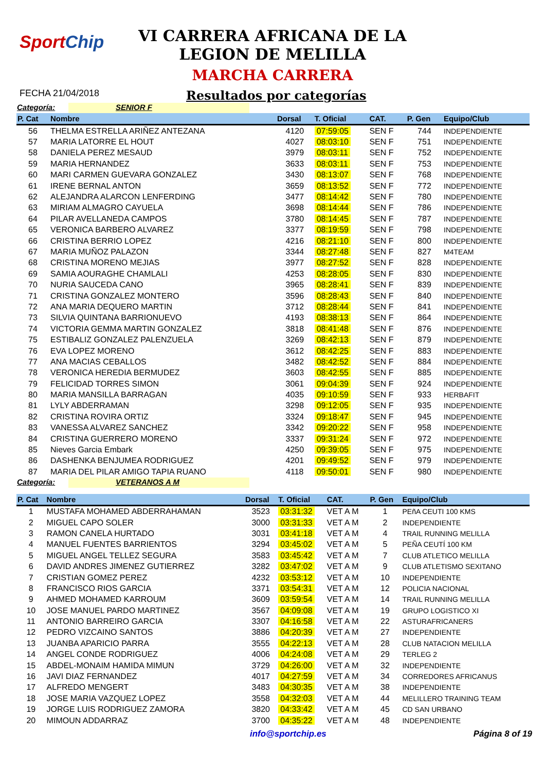SportChip
VI CARRERA AFRICANA DE LA
LEGION DE MELILLA
MARCHA CARRERA
FECHA 21/04/2018
Resultados por categorías
Categoría: SENIOR F
| P. Cat | Nombre | Dorsal | T. Oficial | CAT. | P. Gen | Equipo/Club |
| --- | --- | --- | --- | --- | --- | --- |
| 56 | THELMA ESTRELLA ARIÑEZ ANTEZANA | 4120 | 07:59:05 | SEN F | 744 | INDEPENDIENTE |
| 57 | MARIA LATORRE EL HOUT | 4027 | 08:03:10 | SEN F | 751 | INDEPENDIENTE |
| 58 | DANIELA PEREZ MESAUD | 3979 | 08:03:11 | SEN F | 752 | INDEPENDIENTE |
| 59 | MARIA HERNANDEZ | 3633 | 08:03:11 | SEN F | 753 | INDEPENDIENTE |
| 60 | MARI CARMEN GUEVARA GONZALEZ | 3430 | 08:13:07 | SEN F | 768 | INDEPENDIENTE |
| 61 | IRENE BERNAL ANTON | 3659 | 08:13:52 | SEN F | 772 | INDEPENDIENTE |
| 62 | ALEJANDRA ALARCON LENFERDING | 3477 | 08:14:42 | SEN F | 780 | INDEPENDIENTE |
| 63 | MIRIAM ALMAGRO CAYUELA | 3698 | 08:14:44 | SEN F | 786 | INDEPENDIENTE |
| 64 | PILAR AVELLANEDA CAMPOS | 3780 | 08:14:45 | SEN F | 787 | INDEPENDIENTE |
| 65 | VERONICA BARBERO ALVAREZ | 3377 | 08:19:59 | SEN F | 798 | INDEPENDIENTE |
| 66 | CRISTINA BERRIO LOPEZ | 4216 | 08:21:10 | SEN F | 800 | INDEPENDIENTE |
| 67 | MARIA MUÑOZ PALAZON | 3344 | 08:27:48 | SEN F | 827 | M4TEAM |
| 68 | CRISTINA MORENO MEJIAS | 3977 | 08:27:52 | SEN F | 828 | INDEPENDIENTE |
| 69 | SAMIA AOURAGHE CHAMLALI | 4253 | 08:28:05 | SEN F | 830 | INDEPENDIENTE |
| 70 | NURIA SAUCEDA CANO | 3965 | 08:28:41 | SEN F | 839 | INDEPENDIENTE |
| 71 | CRISTINA GONZALEZ MONTERO | 3596 | 08:28:43 | SEN F | 840 | INDEPENDIENTE |
| 72 | ANA MARIA DEQUERO MARTIN | 3712 | 08:28:44 | SEN F | 841 | INDEPENDIENTE |
| 73 | SILVIA QUINTANA BARRIONUEVO | 4193 | 08:38:13 | SEN F | 864 | INDEPENDIENTE |
| 74 | VICTORIA GEMMA MARTIN GONZALEZ | 3818 | 08:41:48 | SEN F | 876 | INDEPENDIENTE |
| 75 | ESTIBALIZ GONZALEZ PALENZUELA | 3269 | 08:42:13 | SEN F | 879 | INDEPENDIENTE |
| 76 | EVA LOPEZ MORENO | 3612 | 08:42:25 | SEN F | 883 | INDEPENDIENTE |
| 77 | ANA MACIAS CEBALLOS | 3482 | 08:42:52 | SEN F | 884 | INDEPENDIENTE |
| 78 | VERONICA HEREDIA BERMUDEZ | 3603 | 08:42:55 | SEN F | 885 | INDEPENDIENTE |
| 79 | FELICIDAD TORRES SIMON | 3061 | 09:04:39 | SEN F | 924 | INDEPENDIENTE |
| 80 | MARIA MANSILLA BARRAGAN | 4035 | 09:10:59 | SEN F | 933 | HERBAFIT |
| 81 | LYLY ABDERRAMAN | 3298 | 09:12:05 | SEN F | 935 | INDEPENDIENTE |
| 82 | CRISTINA ROVIRA ORTIZ | 3324 | 09:18:47 | SEN F | 945 | INDEPENDIENTE |
| 83 | VANESSA ALVAREZ SANCHEZ | 3342 | 09:20:22 | SEN F | 958 | INDEPENDIENTE |
| 84 | CRISTINA GUERRERO MORENO | 3337 | 09:31:24 | SEN F | 972 | INDEPENDIENTE |
| 85 | Nieves Garcia Embark | 4250 | 09:39:05 | SEN F | 975 | INDEPENDIENTE |
| 86 | DASHENKA BENJUMEA RODRIGUEZ | 4201 | 09:49:52 | SEN F | 979 | INDEPENDIENTE |
| 87 | MARIA DEL PILAR AMIGO TAPIA RUANO | 4118 | 09:50:01 | SEN F | 980 | INDEPENDIENTE |
Categoría: VETERANOS A M
| P. Cat | Nombre | Dorsal | T. Oficial | CAT. | P. Gen | Equipo/Club |
| --- | --- | --- | --- | --- | --- | --- |
| 1 | MUSTAFA MOHAMED ABDERRAHAMAN | 3523 | 03:31:32 | VET A M | 1 | PEñA CEUTI 100 KMS |
| 2 | MIGUEL CAPO SOLER | 3000 | 03:31:33 | VET A M | 2 | INDEPENDIENTE |
| 3 | RAMON CANELA HURTADO | 3031 | 03:41:18 | VET A M | 4 | TRAIL RUNNING MELILLA |
| 4 | MANUEL FUENTES BARRIENTOS | 3294 | 03:45:02 | VET A M | 5 | PEÑA CEUTÍ 100 KM |
| 5 | MIGUEL ANGEL TELLEZ SEGURA | 3583 | 03:45:42 | VET A M | 7 | CLUB ATLETICO MELILLA |
| 6 | DAVID ANDRES JIMENEZ GUTIERREZ | 3282 | 03:47:02 | VET A M | 9 | CLUB ATLETISMO SEXITANO |
| 7 | CRISTIAN GOMEZ PEREZ | 4232 | 03:53:12 | VET A M | 10 | INDEPENDIENTE |
| 8 | FRANCISCO RIOS GARCIA | 3371 | 03:54:31 | VET A M | 12 | POLICIA NACIONAL |
| 9 | AHMED MOHAMED KARROUM | 3609 | 03:59:54 | VET A M | 14 | TRAIL RUNNING MELILLA |
| 10 | JOSE MANUEL PARDO MARTINEZ | 3567 | 04:09:08 | VET A M | 19 | GRUPO LOGISTICO XI |
| 11 | ANTONIO BARREIRO GARCIA | 3307 | 04:16:58 | VET A M | 22 | ASTURAFRICANERS |
| 12 | PEDRO VIZCAINO SANTOS | 3886 | 04:20:39 | VET A M | 27 | INDEPENDIENTE |
| 13 | JUANBA APARICIO PARRA | 3555 | 04:22:13 | VET A M | 28 | CLUB NATACION MELILLA |
| 14 | ANGEL CONDE RODRIGUEZ | 4006 | 04:24:08 | VET A M | 29 | TERLEG 2 |
| 15 | ABDEL-MONAIM HAMIDA MIMUN | 3729 | 04:26:00 | VET A M | 32 | INDEPENDIENTE |
| 16 | JAVI DIAZ FERNANDEZ | 4017 | 04:27:59 | VET A M | 34 | CORREDORES AFRICANUS |
| 17 | ALFREDO MENGERT | 3483 | 04:30:35 | VET A M | 38 | INDEPENDIENTE |
| 18 | JOSE MARIA VAZQUEZ LOPEZ | 3558 | 04:32:03 | VET A M | 44 | MELILLERO TRAINING TEAM |
| 19 | JORGE LUIS RODRIGUEZ ZAMORA | 3820 | 04:33:42 | VET A M | 45 | CD SAN URBANO |
| 20 | MIMOUN ADDARRAZ | 3700 | 04:35:22 | VET A M | 48 | INDEPENDIENTE |
info@sportchip.es Página 8 of 19